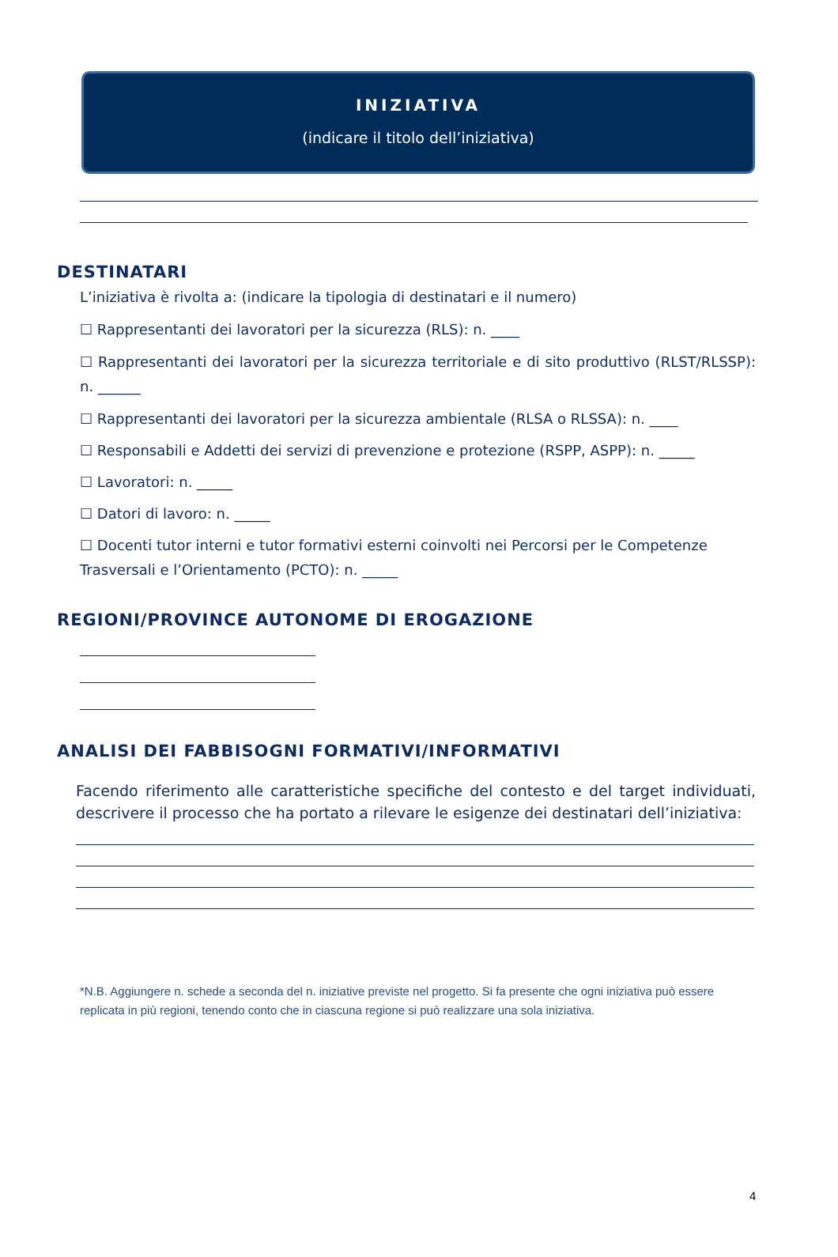INIZIATIVA
(indicare il titolo dell’iniziativa)
DESTINATARI
L’iniziativa è rivolta a: (indicare la tipologia di destinatari e il numero)
☐ Rappresentanti dei lavoratori per la sicurezza (RLS): n. ____
☐ Rappresentanti dei lavoratori per la sicurezza territoriale e di sito produttivo (RLST/RLSSP): n. ______
☐ Rappresentanti dei lavoratori per la sicurezza ambientale (RLSA o RLSSA): n. ____
☐ Responsabili e Addetti dei servizi di prevenzione e protezione (RSPP, ASPP): n. _____
☐ Lavoratori: n. _____
☐ Datori di lavoro: n. _____
☐ Docenti tutor interni e tutor formativi esterni coinvolti nei Percorsi per le Competenze Trasversali e l’Orientamento (PCTO): n. _____
REGIONI/PROVINCE AUTONOME DI EROGAZIONE
ANALISI DEI FABBISOGNI FORMATIVI/INFORMATIVI
Facendo riferimento alle caratteristiche specifiche del contesto e del target individuati, descrivere il processo che ha portato a rilevare le esigenze dei destinatari dell’iniziativa:
*N.B. Aggiungere n. schede a seconda del n. iniziative previste nel progetto. Si fa presente che ogni iniziativa può essere replicata in più regioni, tenendo conto che in ciascuna regione si può realizzare una sola iniziativa.
4